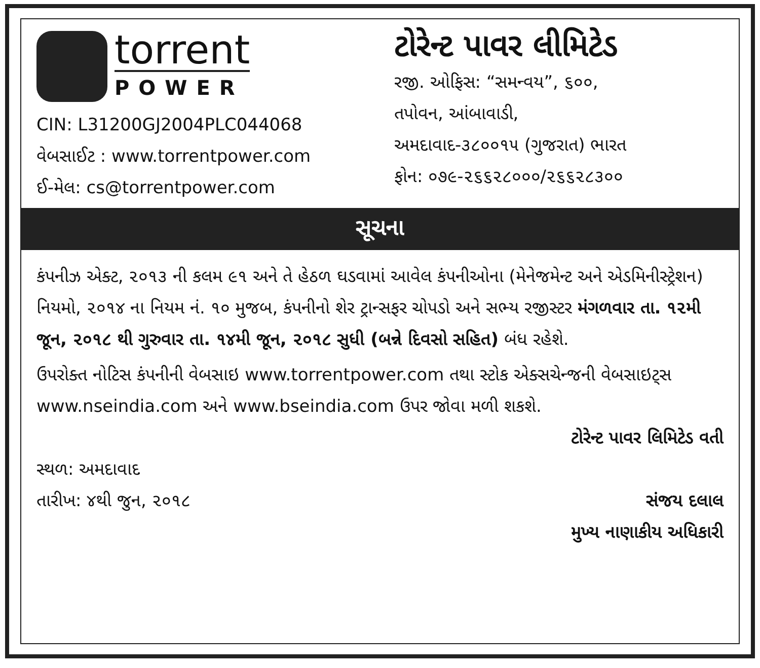torrent
POWER
CIN: L31200GJ2004PLC044068
વેબસાઈટ : www.torrentpower.com
ઈ-મેલ: cs@torrentpower.com
ટોરેન્ટ પાવર લીમિટેડ
રજી. ઓફિસ: “સમન્વય”, ૬૦૦,
તપોવન, આંબાવાડી,
અમદાવાદ-૩૮૦૦૧૫ (ગુજરાત) ભારત
ફોન: ૦૭૯-૨૬૬૨૮૦૦૦/૨૬૬૨૮૩૦૦
સૂચના
કંપનીઝ એક્ટ, ૨૦૧૩ ની કલમ ૯૧ અને તે હેઠળ ઘડવામાં આવેલ કંપનીઓના (મેનેજમેન્ટ અને એડમિનીસ્ટ્રેશન) નિયમો, ૨૦૧૪ ના નિયમ નં. ૧૦ મુજબ, કંપનીનો શેર ટ્રાન્સફર ચોપડો અને સભ્ય રજીસ્ટર મંગળવાર તા. ૧૨મી જૂન, ૨૦૧૮ થી ગુરુવાર તા. ૧૪મી જૂન, ૨૦૧૮ સુધી (બન્ને દિવસો સહિત) બંધ રહેશે.
ઉપરોક્ત નોટિસ કંપનીની વેબસાઇ www.torrentpower.com તથા સ્ટોક એક્સચેન્જની વેબસાઇટ્સ www.nseindia.com અને www.bseindia.com ઉપર જોવા મળી શકશે.
ટોરેન્ટ પાવર લિમિટેડ વતી
સ્થળ: અમદાવાદ
તારીખ: ૪થી જુન, ૨૦૧૮
સંજય દલાલ
મુખ્ય નાણાકીય અધિકારી